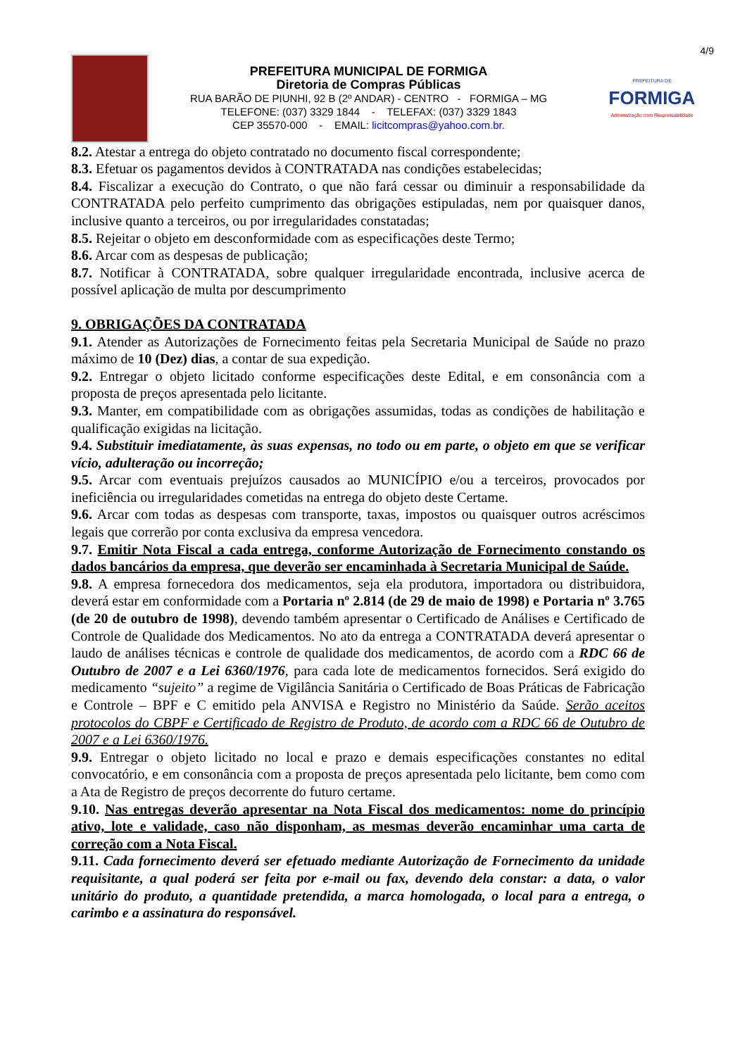4/9
PREFEITURA MUNICIPAL DE FORMIGA
Diretoria de Compras Públicas
RUA BARÃO DE PIUNHI, 92 B (2º ANDAR) - CENTRO - FORMIGA – MG
TELEFONE: (037) 3329 1844 - TELEFAX: (037) 3329 1843
CEP 35570-000 - EMAIL: licitcompras@yahoo.com.br.
PREFEITURA DE
FORMIGA
Administração com Responsabilidade
8.2. Atestar a entrega do objeto contratado no documento fiscal correspondente;
8.3. Efetuar os pagamentos devidos à CONTRATADA nas condições estabelecidas;
8.4. Fiscalizar a execução do Contrato, o que não fará cessar ou diminuir a responsabilidade da CONTRATADA pelo perfeito cumprimento das obrigações estipuladas, nem por quaisquer danos, inclusive quanto a terceiros, ou por irregularidades constatadas;
8.5. Rejeitar o objeto em desconformidade com as especificações deste Termo;
8.6. Arcar com as despesas de publicação;
8.7. Notificar à CONTRATADA, sobre qualquer irregularidade encontrada, inclusive acerca de possível aplicação de multa por descumprimento
9. OBRIGAÇÕES DA CONTRATADA
9.1. Atender as Autorizações de Fornecimento feitas pela Secretaria Municipal de Saúde no prazo máximo de 10 (Dez) dias, a contar de sua expedição.
9.2. Entregar o objeto licitado conforme especificações deste Edital, e em consonância com a proposta de preços apresentada pelo licitante.
9.3. Manter, em compatibilidade com as obrigações assumidas, todas as condições de habilitação e qualificação exigidas na licitação.
9.4. Substituir imediatamente, às suas expensas, no todo ou em parte, o objeto em que se verificar vício, adulteração ou incorreção;
9.5. Arcar com eventuais prejuízos causados ao MUNICÍPIO e/ou a terceiros, provocados por ineficiência ou irregularidades cometidas na entrega do objeto deste Certame.
9.6. Arcar com todas as despesas com transporte, taxas, impostos ou quaisquer outros acréscimos legais que correrão por conta exclusiva da empresa vencedora.
9.7. Emitir Nota Fiscal a cada entrega, conforme Autorização de Fornecimento constando os dados bancários da empresa, que deverão ser encaminhada à Secretaria Municipal de Saúde.
9.8. A empresa fornecedora dos medicamentos, seja ela produtora, importadora ou distribuidora, deverá estar em conformidade com a Portaria nº 2.814 (de 29 de maio de 1998) e Portaria nº 3.765 (de 20 de outubro de 1998), devendo também apresentar o Certificado de Análises e Certificado de Controle de Qualidade dos Medicamentos. No ato da entrega a CONTRATADA deverá apresentar o laudo de análises técnicas e controle de qualidade dos medicamentos, de acordo com a RDC 66 de Outubro de 2007 e a Lei 6360/1976, para cada lote de medicamentos fornecidos. Será exigido do medicamento “sujeito” a regime de Vigilância Sanitária o Certificado de Boas Práticas de Fabricação e Controle – BPF e C emitido pela ANVISA e Registro no Ministério da Saúde. Serão aceitos protocolos do CBPF e Certificado de Registro de Produto, de acordo com a RDC 66 de Outubro de 2007 e a Lei 6360/1976.
9.9. Entregar o objeto licitado no local e prazo e demais especificações constantes no edital convocatório, e em consonância com a proposta de preços apresentada pelo licitante, bem como com a Ata de Registro de preços decorrente do futuro certame.
9.10. Nas entregas deverão apresentar na Nota Fiscal dos medicamentos: nome do princípio ativo, lote e validade, caso não disponham, as mesmas deverão encaminhar uma carta de correção com a Nota Fiscal.
9.11. Cada fornecimento deverá ser efetuado mediante Autorização de Fornecimento da unidade requisitante, a qual poderá ser feita por e-mail ou fax, devendo dela constar: a data, o valor unitário do produto, a quantidade pretendida, a marca homologada, o local para a entrega, o carimbo e a assinatura do responsável.